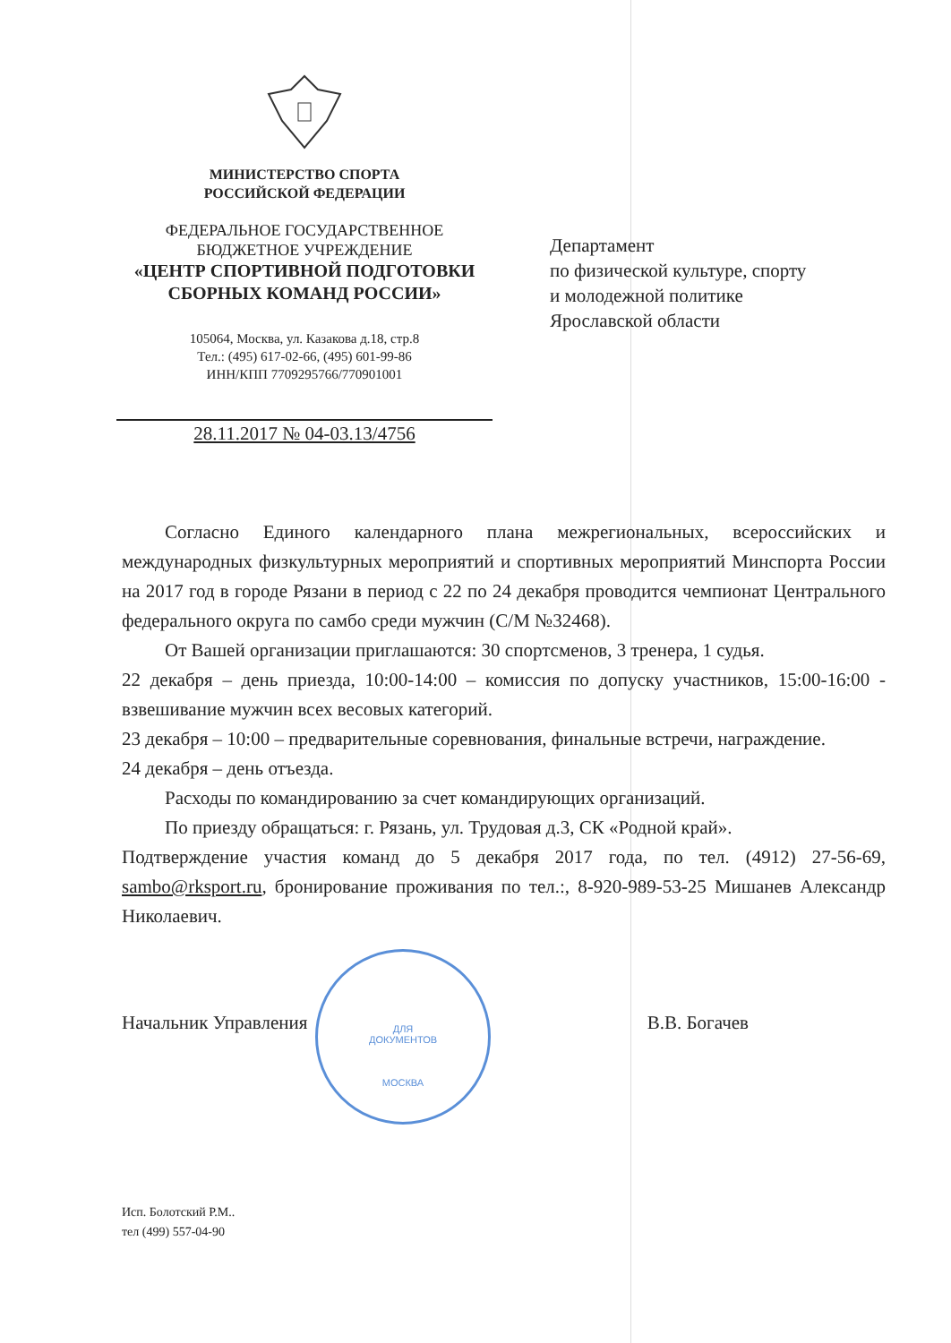МИНИСТЕРСТВО СПОРТА
РОССИЙСКОЙ ФЕДЕРАЦИИ
ФЕДЕРАЛЬНОЕ ГОСУДАРСТВЕННОЕ
БЮДЖЕТНОЕ УЧРЕЖДЕНИЕ
«ЦЕНТР СПОРТИВНОЙ ПОДГОТОВКИ
СБОРНЫХ КОМАНД РОССИИ»
105064, Москва, ул. Казакова д.18, стр.8
Тел.: (495) 617-02-66, (495) 601-99-86
ИНН/КПП 7709295766/770901001
28.11.2017 № 04-03.13/4756
Департамент
по физической культуре, спорту
и молодежной политике
Ярославской области
Согласно Единого календарного плана межрегиональных, всероссийских и международных физкультурных мероприятий и спортивных мероприятий Минспорта России на 2017 год в городе Рязани в период с 22 по 24 декабря проводится чемпионат Центрального федерального округа по самбо среди мужчин (С/М №32468).
От Вашей организации приглашаются: 30 спортсменов, 3 тренера, 1 судья.
22 декабря – день приезда, 10:00-14:00 – комиссия по допуску участников, 15:00-16:00 - взвешивание мужчин всех весовых категорий.
23 декабря – 10:00 – предварительные соревнования, финальные встречи, награждение.
24 декабря – день отъезда.
Расходы по командированию за счет командирующих организаций.
По приезду обращаться: г. Рязань, ул. Трудовая д.3, СК «Родной край».
Подтверждение участия команд до 5 декабря 2017 года, по тел. (4912) 27-56-69, sambo@rksport.ru, бронирование проживания по тел.:, 8-920-989-53-25 Мишанев Александр Николаевич.
ДЛЯ
ДОКУМЕНТОВ
МОСКВА
Начальник Управления В.В. Богачев
Исп. Болотский Р.М..
тел (499) 557-04-90